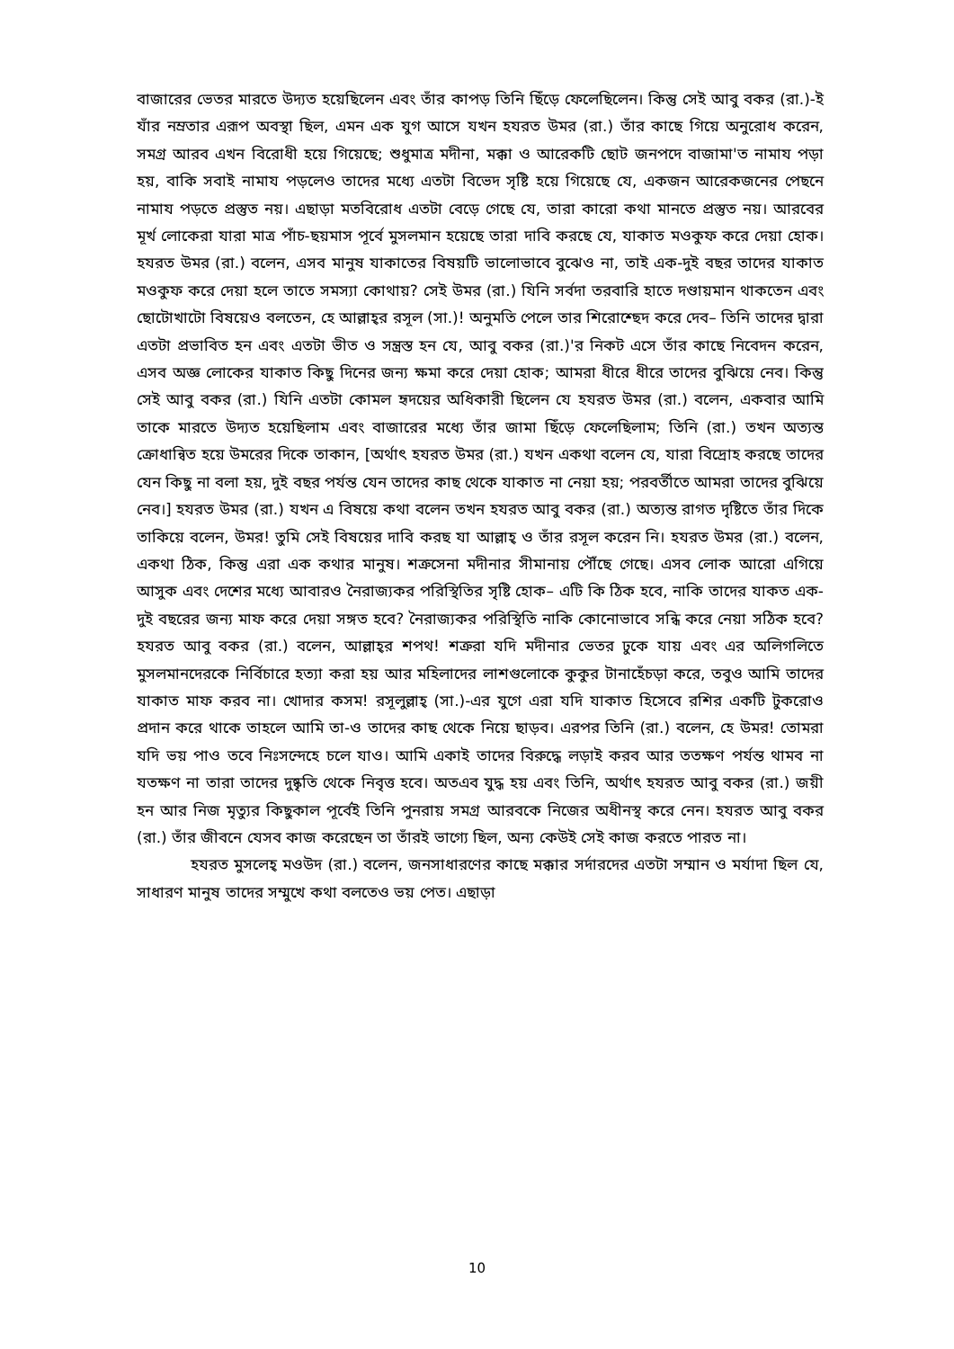বাজারের ভেতর মারতে উদ্যত হয়েছিলেন এবং তাঁর কাপড় তিনি ছিঁড়ে ফেলেছিলেন। কিন্তু সেই আবু বকর (রা.)-ই যাঁর নম্রতার এরূপ অবস্থা ছিল, এমন এক যুগ আসে যখন হযরত উমর (রা.) তাঁর কাছে গিয়ে অনুরোধ করেন, সমগ্র আরব এখন বিরোধী হয়ে গিয়েছে; শুধুমাত্র মদীনা, মক্কা ও আরেকটি ছোট জনপদে বাজামা'ত নামায পড়া হয়, বাকি সবাই নামায পড়লেও তাদের মধ্যে এতটা বিভেদ সৃষ্টি হয়ে গিয়েছে যে, একজন আরেকজনের পেছনে নামায পড়তে প্রস্তুত নয়। এছাড়া মতবিরোধ এতটা বেড়ে গেছে যে, তারা কারো কথা মানতে প্রস্তুত নয়। আরবের মূর্খ লোকেরা যারা মাত্র পাঁচ-ছয়মাস পূর্বে মুসলমান হয়েছে তারা দাবি করছে যে, যাকাত মওকুফ করে দেয়া হোক। হযরত উমর (রা.) বলেন, এসব মানুষ যাকাতের বিষয়টি ভালোভাবে বুঝেও না, তাই এক-দুই বছর তাদের যাকাত মওকুফ করে দেয়া হলে তাতে সমস্যা কোথায়? সেই উমর (রা.) যিনি সর্বদা তরবারি হাতে দণ্ডায়মান থাকতেন এবং ছোটোখাটো বিষয়েও বলতেন, হে আল্লাহ্‌র রসূল (সা.)! অনুমতি পেলে তার শিরোশ্ছেদ করে দেব– তিনি তাদের দ্বারা এতটা প্রভাবিত হন এবং এতটা ভীত ও সন্ত্রস্ত হন যে, আবু বকর (রা.)'র নিকট এসে তাঁর কাছে নিবেদন করেন, এসব অজ্ঞ লোকের যাকাত কিছু দিনের জন্য ক্ষমা করে দেয়া হোক; আমরা ধীরে ধীরে তাদের বুঝিয়ে নেব। কিন্তু সেই আবু বকর (রা.) যিনি এতটা কোমল হৃদয়ের অধিকারী ছিলেন যে হযরত উমর (রা.) বলেন, একবার আমি তাকে মারতে উদ্যত হয়েছিলাম এবং বাজারের মধ্যে তাঁর জামা ছিঁড়ে ফেলেছিলাম; তিনি (রা.) তখন অত্যন্ত ক্রোধান্বিত হয়ে উমরের দিকে তাকান, [অর্থাৎ হযরত উমর (রা.) যখন একথা বলেন যে, যারা বিদ্রোহ করছে তাদের যেন কিছু না বলা হয়, দুই বছর পর্যন্ত যেন তাদের কাছ থেকে যাকাত না নেয়া হয়; পরবর্তীতে আমরা তাদের বুঝিয়ে নেব।] হযরত উমর (রা.) যখন এ বিষয়ে কথা বলেন তখন হযরত আবু বকর (রা.) অত্যন্ত রাগত দৃষ্টিতে তাঁর দিকে তাকিয়ে বলেন, উমর! তুমি সেই বিষয়ের দাবি করছ যা আল্লাহ্ ও তাঁর রসূল করেন নি। হযরত উমর (রা.) বলেন, একথা ঠিক, কিন্তু এরা এক কথার মানুষ। শত্রুসেনা মদীনার সীমানায় পৌঁছে গেছে। এসব লোক আরো এগিয়ে আসুক এবং দেশের মধ্যে আবারও নৈরাজ্যকর পরিস্থিতির সৃষ্টি হোক– এটি কি ঠিক হবে, নাকি তাদের যাকত এক-দুই বছরের জন্য মাফ করে দেয়া সঙ্গত হবে? নৈরাজ্যকর পরিস্থিতি নাকি কোনোভাবে সন্ধি করে নেয়া সঠিক হবে? হযরত আবু বকর (রা.) বলেন, আল্লাহ্‌র শপথ! শত্রুরা যদি মদীনার ভেতর ঢুকে যায় এবং এর অলিগলিতে মুসলমানদেরকে নির্বিচারে হত্যা করা হয় আর মহিলাদের লাশগুলোকে কুকুর টানাহেঁচড়া করে, তবুও আমি তাদের যাকাত মাফ করব না। খোদার কসম! রসূলুল্লাহ্ (সা.)-এর যুগে এরা যদি যাকাত হিসেবে রশির একটি টুকরোও প্রদান করে থাকে তাহলে আমি তা-ও তাদের কাছ থেকে নিয়ে ছাড়ব। এরপর তিনি (রা.) বলেন, হে উমর! তোমরা যদি ভয় পাও তবে নিঃসন্দেহে চলে যাও। আমি একাই তাদের বিরুদ্ধে লড়াই করব আর ততক্ষণ পর্যন্ত থামব না যতক্ষণ না তারা তাদের দুষ্কৃতি থেকে নিবৃত্ত হবে। অতএব যুদ্ধ হয় এবং তিনি, অর্থাৎ হযরত আবু বকর (রা.) জয়ী হন আর নিজ মৃত্যুর কিছুকাল পূর্বেই তিনি পুনরায় সমগ্র আরবকে নিজের অধীনস্থ করে নেন। হযরত আবু বকর (রা.) তাঁর জীবনে যেসব কাজ করেছেন তা তাঁরই ভাগ্যে ছিল, অন্য কেউই সেই কাজ করতে পারত না।
হযরত মুসলেহ্ মওউদ (রা.) বলেন, জনসাধারণের কাছে মক্কার সর্দারদের এতটা সম্মান ও মর্যাদা ছিল যে, সাধারণ মানুষ তাদের সম্মুখে কথা বলতেও ভয় পেত। এছাড়া
10